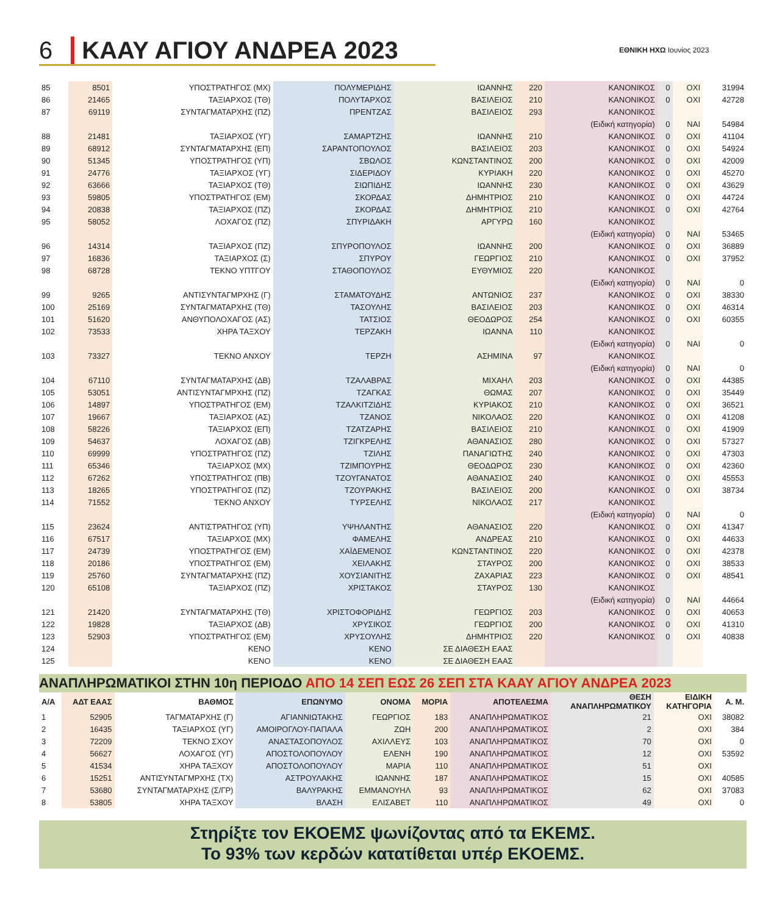6 ΚΑΑΥ ΑΓΙΟΥ ΑΝΔΡΕΑ 2023
ΕΘΝΙΚΗ ΗΧΩ Ιουνίος 2023
| 85 | 8501 | ΥΠΟΣΤΡΑΤΗΓΟΣ (ΜΧ) | ΠΟΛΥΜΕΡΙΔΗΣ | ΙΩΑΝΝΗΣ | 220 | ΚΑΝΟΝΙΚΟΣ | 0 | ΟΧΙ | 31994 |
| 86 | 21465 | ΤΑΞΙΑΡΧΟΣ (ΤΘ) | ΠΟΛΥΤΑΡΧΟΣ | ΒΑΣΙΛΕΙΟΣ | 210 | ΚΑΝΟΝΙΚΟΣ | 0 | ΟΧΙ | 42728 |
| 87 | 69119 | ΣΥΝΤΑΓΜΑΤΑΡΧΗΣ (ΠΖ) | ΠΡΕΝΤΖΑΣ | ΒΑΣΙΛΕΙΟΣ | 293 | ΚΑΝΟΝΙΚΟΣ | | | |
| | | | | | | (Ειδική κατηγορία) | 0 | ΝΑΙ | 54984 |
| 88 | 21481 | ΤΑΞΙΑΡΧΟΣ (ΥΓ) | ΣΑΜΑΡΤΖΗΣ | ΙΩΑΝΝΗΣ | 210 | ΚΑΝΟΝΙΚΟΣ | 0 | ΟΧΙ | 41104 |
| 89 | 68912 | ΣΥΝΤΑΓΜΑΤΑΡΧΗΣ (ΕΠ) | ΣΑΡΑΝΤΟΠΟΥΛΟΣ | ΒΑΣΙΛΕΙΟΣ | 203 | ΚΑΝΟΝΙΚΟΣ | 0 | ΟΧΙ | 54924 |
| 90 | 51345 | ΥΠΟΣΤΡΑΤΗΓΟΣ (ΥΠ) | ΣΒΩΛΟΣ | ΚΩΝΣΤΑΝΤΙΝΟΣ | 200 | ΚΑΝΟΝΙΚΟΣ | 0 | ΟΧΙ | 42009 |
| 91 | 24776 | ΤΑΞΙΑΡΧΟΣ (ΥΓ) | ΣΙΔΕΡΙΔΟΥ | ΚΥΡΙΑΚΗ | 220 | ΚΑΝΟΝΙΚΟΣ | 0 | ΟΧΙ | 45270 |
| 92 | 63666 | ΤΑΞΙΑΡΧΟΣ (ΤΘ) | ΣΙΩΠΙΔΗΣ | ΙΩΑΝΝΗΣ | 230 | ΚΑΝΟΝΙΚΟΣ | 0 | ΟΧΙ | 43629 |
| 93 | 59805 | ΥΠΟΣΤΡΑΤΗΓΟΣ (ΕΜ) | ΣΚΟΡΔΑΣ | ΔΗΜΗΤΡΙΟΣ | 210 | ΚΑΝΟΝΙΚΟΣ | 0 | ΟΧΙ | 44724 |
| 94 | 20838 | ΤΑΞΙΑΡΧΟΣ (ΠΖ) | ΣΚΟΡΔΑΣ | ΔΗΜΗΤΡΙΟΣ | 210 | ΚΑΝΟΝΙΚΟΣ | 0 | ΟΧΙ | 42764 |
| 95 | 58052 | ΛΟΧΑΓΟΣ (ΠΖ) | ΣΠΥΡΙΔΑΚΗ | ΑΡΓΥΡΩ | 160 | ΚΑΝΟΝΙΚΟΣ | | | |
| | | | | | | (Ειδική κατηγορία) | 0 | ΝΑΙ | 53465 |
| 96 | 14314 | ΤΑΞΙΑΡΧΟΣ (ΠΖ) | ΣΠΥΡΟΠΟΥΛΟΣ | ΙΩΑΝΝΗΣ | 200 | ΚΑΝΟΝΙΚΟΣ | 0 | ΟΧΙ | 36889 |
| 97 | 16836 | ΤΑΞΙΑΡΧΟΣ (Σ) | ΣΠΥΡΟΥ | ΓΕΩΡΓΙΟΣ | 210 | ΚΑΝΟΝΙΚΟΣ | 0 | ΟΧΙ | 37952 |
| 98 | 68728 | ΤΕΚΝΟ ΥΠΤΓΟΥ | ΣΤΑΘΟΠΟΥΛΟΣ | ΕΥΘΥΜΙΟΣ | 220 | ΚΑΝΟΝΙΚΟΣ | | | |
| | | | | | | (Ειδική κατηγορία) | 0 | ΝΑΙ | 0 |
| 99 | 9265 | ΑΝΤΙΣΥΝΤΑΓΜΡΧΗΣ (Γ) | ΣΤΑΜΑΤΟΥΔΗΣ | ΑΝΤΩΝΙΟΣ | 237 | ΚΑΝΟΝΙΚΟΣ | 0 | ΟΧΙ | 38330 |
| 100 | 25169 | ΣΥΝΤΑΓΜΑΤΑΡΧΗΣ (ΤΘ) | ΤΑΣΟΥΛΗΣ | ΒΑΣΙΛΕΙΟΣ | 203 | ΚΑΝΟΝΙΚΟΣ | 0 | ΟΧΙ | 46314 |
| 101 | 51620 | ΑΝΘΥΠΟΛΟΧΑΓΟΣ (ΑΣ) | ΤΑΤΣΙΟΣ | ΘΕΟΔΩΡΟΣ | 254 | ΚΑΝΟΝΙΚΟΣ | 0 | ΟΧΙ | 60355 |
| 102 | 73533 | ΧΗΡΑ ΤΑΞΧΟΥ | ΤΕΡΖΑΚΗ | ΙΩΑΝΝΑ | 110 | ΚΑΝΟΝΙΚΟΣ | | | |
| | | | | | | (Ειδική κατηγορία) | 0 | ΝΑΙ | 0 |
| 103 | 73327 | ΤΕΚΝΟ ΑΝΧΟΥ | ΤΕΡΖΗ | ΑΣΗΜΙΝΑ | 97 | ΚΑΝΟΝΙΚΟΣ | | | |
| | | | | | | (Ειδική κατηγορία) | 0 | ΝΑΙ | 0 |
| 104 | 67110 | ΣΥΝΤΑΓΜΑΤΑΡΧΗΣ (ΔΒ) | ΤΖΑΛΑΒΡΑΣ | ΜΙΧΑΗΛ | 203 | ΚΑΝΟΝΙΚΟΣ | 0 | ΟΧΙ | 44385 |
| 105 | 53051 | ΑΝΤΙΣΥΝΤΑΓΜΡΧΗΣ (ΠΖ) | ΤΖΑΓΚΑΣ | ΘΩΜΑΣ | 207 | ΚΑΝΟΝΙΚΟΣ | 0 | ΟΧΙ | 35449 |
| 106 | 14897 | ΥΠΟΣΤΡΑΤΗΓΟΣ (ΕΜ) | ΤΖΑΛΚΙΤΖΙΔΗΣ | ΚΥΡΙΑΚΟΣ | 210 | ΚΑΝΟΝΙΚΟΣ | 0 | ΟΧΙ | 36521 |
| 107 | 19667 | ΤΑΞΙΑΡΧΟΣ (ΑΣ) | ΤΖΑΝΟΣ | ΝΙΚΟΛΑΟΣ | 220 | ΚΑΝΟΝΙΚΟΣ | 0 | ΟΧΙ | 41208 |
| 108 | 58226 | ΤΑΞΙΑΡΧΟΣ (ΕΠ) | ΤΖΑΤΖΑΡΗΣ | ΒΑΣΙΛΕΙΟΣ | 210 | ΚΑΝΟΝΙΚΟΣ | 0 | ΟΧΙ | 41909 |
| 109 | 54637 | ΛΟΧΑΓΟΣ (ΔΒ) | ΤΖΙΓΚΡΕΛΗΣ | ΑΘΑΝΑΣΙΟΣ | 280 | ΚΑΝΟΝΙΚΟΣ | 0 | ΟΧΙ | 57327 |
| 110 | 69999 | ΥΠΟΣΤΡΑΤΗΓΟΣ (ΠΖ) | ΤΖΙΛΗΣ | ΠΑΝΑΓΙΩΤΗΣ | 240 | ΚΑΝΟΝΙΚΟΣ | 0 | ΟΧΙ | 47303 |
| 111 | 65346 | ΤΑΞΙΑΡΧΟΣ (ΜΧ) | ΤΖΙΜΠΟΥΡΗΣ | ΘΕΟΔΩΡΟΣ | 230 | ΚΑΝΟΝΙΚΟΣ | 0 | ΟΧΙ | 42360 |
| 112 | 67262 | ΥΠΟΣΤΡΑΤΗΓΟΣ (ΠΒ) | ΤΖΟΥΓΑΝΑΤΟΣ | ΑΘΑΝΑΣΙΟΣ | 240 | ΚΑΝΟΝΙΚΟΣ | 0 | ΟΧΙ | 45553 |
| 113 | 18265 | ΥΠΟΣΤΡΑΤΗΓΟΣ (ΠΖ) | ΤΖΟΥΡΑΚΗΣ | ΒΑΣΙΛΕΙΟΣ | 200 | ΚΑΝΟΝΙΚΟΣ | 0 | ΟΧΙ | 38734 |
| 114 | 71552 | ΤΕΚΝΟ ΑΝΧΟΥ | ΤΥΡΣΕΛΗΣ | ΝΙΚΟΛΑΟΣ | 217 | ΚΑΝΟΝΙΚΟΣ | | | |
| | | | | | | (Ειδική κατηγορία) | 0 | ΝΑΙ | 0 |
| 115 | 23624 | ΑΝΤΙΣΤΡΑΤΗΓΟΣ (ΥΠ) | ΥΨΗΛΑΝΤΗΣ | ΑΘΑΝΑΣΙΟΣ | 220 | ΚΑΝΟΝΙΚΟΣ | 0 | ΟΧΙ | 41347 |
| 116 | 67517 | ΤΑΞΙΑΡΧΟΣ (ΜΧ) | ΦΑΜΕΛΗΣ | ΑΝΔΡΕΑΣ | 210 | ΚΑΝΟΝΙΚΟΣ | 0 | ΟΧΙ | 44633 |
| 117 | 24739 | ΥΠΟΣΤΡΑΤΗΓΟΣ (ΕΜ) | ΧΑΪΔΕΜΕΝΟΣ | ΚΩΝΣΤΑΝΤΙΝΟΣ | 220 | ΚΑΝΟΝΙΚΟΣ | 0 | ΟΧΙ | 42378 |
| 118 | 20186 | ΥΠΟΣΤΡΑΤΗΓΟΣ (ΕΜ) | ΧΕΙΛΑΚΗΣ | ΣΤΑΥΡΟΣ | 200 | ΚΑΝΟΝΙΚΟΣ | 0 | ΟΧΙ | 38533 |
| 119 | 25760 | ΣΥΝΤΑΓΜΑΤΑΡΧΗΣ (ΠΖ) | ΧΟΥΣΙΑΝΙΤΗΣ | ΖΑΧΑΡΙΑΣ | 223 | ΚΑΝΟΝΙΚΟΣ | 0 | ΟΧΙ | 48541 |
| 120 | 65108 | ΤΑΞΙΑΡΧΟΣ (ΠΖ) | ΧΡΙΣΤΑΚΟΣ | ΣΤΑΥΡΟΣ | 130 | ΚΑΝΟΝΙΚΟΣ | | | |
| | | | | | | (Ειδική κατηγορία) | 0 | ΝΑΙ | 44664 |
| 121 | 21420 | ΣΥΝΤΑΓΜΑΤΑΡΧΗΣ (ΤΘ) | ΧΡΙΣΤΟΦΟΡΙΔΗΣ | ΓΕΩΡΓΙΟΣ | 203 | ΚΑΝΟΝΙΚΟΣ | 0 | ΟΧΙ | 40653 |
| 122 | 19828 | ΤΑΞΙΑΡΧΟΣ (ΔΒ) | ΧΡΥΣΙΚΟΣ | ΓΕΩΡΓΙΟΣ | 200 | ΚΑΝΟΝΙΚΟΣ | 0 | ΟΧΙ | 41310 |
| 123 | 52903 | ΥΠΟΣΤΡΑΤΗΓΟΣ (ΕΜ) | ΧΡΥΣΟΥΛΗΣ | ΔΗΜΗΤΡΙΟΣ | 220 | ΚΑΝΟΝΙΚΟΣ | 0 | ΟΧΙ | 40838 |
| 124 | | ΚΕΝΟ | ΚΕΝΟ | ΣΕ ΔΙΑΘΕΣΗ ΕΑΑΣ | | | | | |
| 125 | | ΚΕΝΟ | ΚΕΝΟ | ΣΕ ΔΙΑΘΕΣΗ ΕΑΑΣ | | | | | |
ΑΝΑΠΛΗΡΩΜΑΤΙΚΟΙ ΣΤΗΝ 10η ΠΕΡΙΟΔΟ ΑΠΟ 14 ΣΕΠ ΕΩΣ 26 ΣΕΠ ΣΤΑ ΚΑΑΥ ΑΓΙΟΥ ΑΝΔΡΕΑ 2023
| Α/Α | ΑΔΤ ΕΑΑΣ | ΒΑΘΜΟΣ | ΕΠΩΝΥΜΟ | ΟΝΟΜΑ | ΜΟΡΙΑ | ΑΠΟΤΕΛΕΣΜΑ | ΘΕΣΗ ΑΝΑΠΛΗΡΩΜΑΤΙΚΟΥ | ΕΙΔΙΚΗ ΚΑΤΗΓΟΡΙΑ | Α. Μ. |
| --- | --- | --- | --- | --- | --- | --- | --- | --- | --- |
| 1 | 52905 | ΤΑΓΜΑΤΑΡΧΗΣ (Γ) | ΑΓΙΑΝΝΙΩΤΑΚΗΣ | ΓΕΩΡΓΙΟΣ | 183 | ΑΝΑΠΛΗΡΩΜΑΤΙΚΟΣ | 21 | ΟΧΙ | 38082 |
| 2 | 16435 | ΤΑΞΙΑΡΧΟΣ (ΥΓ) | ΑΜΟΙΡΟΓΛΟΥ-ΠΑΠΑΛΑ | ΖΩΗ | 200 | ΑΝΑΠΛΗΡΩΜΑΤΙΚΟΣ | 2 | ΟΧΙ | 384 |
| 3 | 72209 | ΤΕΚΝΟ ΣΧΟΥ | ΑΝΑΣΤΑΣΟΠΟΥΛΟΣ | ΑΧΙΛΛΕΥΣ | 103 | ΑΝΑΠΛΗΡΩΜΑΤΙΚΟΣ | 70 | ΟΧΙ | 0 |
| 4 | 56627 | ΛΟΧΑΓΟΣ (ΥΓ) | ΑΠΟΣΤΟΛΟΠΟΥΛΟΥ | ΕΛΕΝΗ | 190 | ΑΝΑΠΛΗΡΩΜΑΤΙΚΟΣ | 12 | ΟΧΙ | 53592 |
| 5 | 41534 | ΧΗΡΑ ΤΑΞΧΟΥ | ΑΠΟΣΤΟΛΟΠΟΥΛΟΥ | ΜΑΡΙΑ | 110 | ΑΝΑΠΛΗΡΩΜΑΤΙΚΟΣ | 51 | ΟΧΙ | |
| 6 | 15251 | ΑΝΤΙΣΥΝΤΑΓΜΡΧΗΣ (ΤΧ) | ΑΣΤΡΟΥΛΑΚΗΣ | ΙΩΑΝΝΗΣ | 187 | ΑΝΑΠΛΗΡΩΜΑΤΙΚΟΣ | 15 | ΟΧΙ | 40585 |
| 7 | 53680 | ΣΥΝΤΑΓΜΑΤΑΡΧΗΣ (Σ/ΓΡ) | ΒΑΛΥΡΑΚΗΣ | ΕΜΜΑΝΟΥΗΛ | 93 | ΑΝΑΠΛΗΡΩΜΑΤΙΚΟΣ | 62 | ΟΧΙ | 37083 |
| 8 | 53805 | ΧΗΡΑ ΤΑΞΧΟΥ | ΒΛΑΣΗ | ΕΛΙΣΑΒΕΤ | 110 | ΑΝΑΠΛΗΡΩΜΑΤΙΚΟΣ | 49 | ΟΧΙ | 0 |
Στηρίξτε τον ΕΚΟΕΜΣ ψωνίζοντας από τα ΕΚΕΜΣ.
Το 93% των κερδών κατατίθεται υπέρ ΕΚΟΕΜΣ.